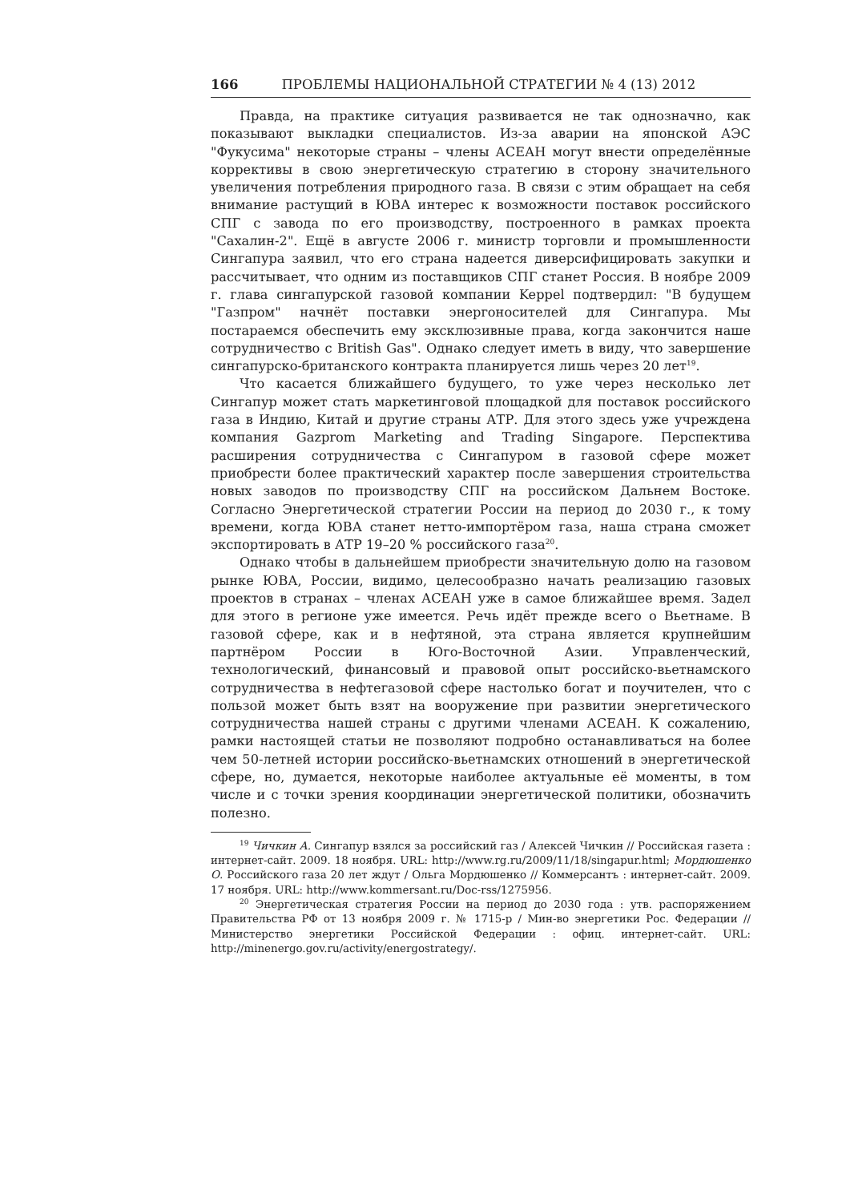166 ПРОБЛЕМЫ НАЦИОНАЛЬНОЙ СТРАТЕГИИ № 4 (13) 2012
Правда, на практике ситуация развивается не так однозначно, как показывают выкладки специалистов. Из-за аварии на японской АЭС "Фукусима" некоторые страны – члены АСЕАН могут внести определённые коррективы в свою энергетическую стратегию в сторону значительного увеличения потребления природного газа. В связи с этим обращает на себя внимание растущий в ЮВА интерес к возможности поставок российского СПГ с завода по его производству, построенного в рамках проекта "Сахалин-2". Ещё в августе 2006 г. министр торговли и промышленности Сингапура заявил, что его страна надеется диверсифицировать закупки и рассчитывает, что одним из поставщиков СПГ станет Россия. В ноябре 2009 г. глава сингапурской газовой компании Keppel подтвердил: "В будущем "Газпром" начнёт поставки энергоносителей для Сингапура. Мы постараемся обеспечить ему эксклюзивные права, когда закончится наше сотрудничество с British Gas". Однако следует иметь в виду, что завершение сингапурско-британского контракта планируется лишь через 20 лет<sup>19</sup>.
Что касается ближайшего будущего, то уже через несколько лет Сингапур может стать маркетинговой площадкой для поставок российского газа в Индию, Китай и другие страны АТР. Для этого здесь уже учреждена компания Gazprom Marketing and Trading Singapore. Перспектива расширения сотрудничества с Сингапуром в газовой сфере может приобрести более практический характер после завершения строительства новых заводов по производству СПГ на российском Дальнем Востоке. Согласно Энергетической стратегии России на период до 2030 г., к тому времени, когда ЮВА станет нетто-импортёром газа, наша страна сможет экспортировать в АТР 19–20 % российского газа<sup>20</sup>.
Однако чтобы в дальнейшем приобрести значительную долю на газовом рынке ЮВА, России, видимо, целесообразно начать реализацию газовых проектов в странах – членах АСЕАН уже в самое ближайшее время. Задел для этого в регионе уже имеется. Речь идёт прежде всего о Вьетнаме. В газовой сфере, как и в нефтяной, эта страна является крупнейшим партнёром России в Юго-Восточной Азии. Управленческий, технологический, финансовый и правовой опыт российско-вьетнамского сотрудничества в нефтегазовой сфере настолько богат и поучителен, что с пользой может быть взят на вооружение при развитии энергетического сотрудничества нашей страны с другими членами АСЕАН. К сожалению, рамки настоящей статьи не позволяют подробно останавливаться на более чем 50-летней истории российско-вьетнамских отношений в энергетической сфере, но, думается, некоторые наиболее актуальные её моменты, в том числе и с точки зрения координации энергетической политики, обозначить полезно.
<sup>19</sup> Чичкин А. Сингапур взялся за российский газ / Алексей Чичкин // Российская газета : интернет-сайт. 2009. 18 ноября. URL: http://www.rg.ru/2009/11/18/singapur.html; Мордюшенко О. Российского газа 20 лет ждут / Ольга Мордюшенко // Коммерсантъ : интернет-сайт. 2009. 17 ноября. URL: http://www.kommersant.ru/Doc-rss/1275956.
<sup>20</sup> Энергетическая стратегия России на период до 2030 года : утв. распоряжением Правительства РФ от 13 ноября 2009 г. № 1715-р / Мин-во энергетики Рос. Федерации // Министерство энергетики Российской Федерации : офиц. интернет-сайт. URL: http://minenergo.gov.ru/activity/energostrategy/.